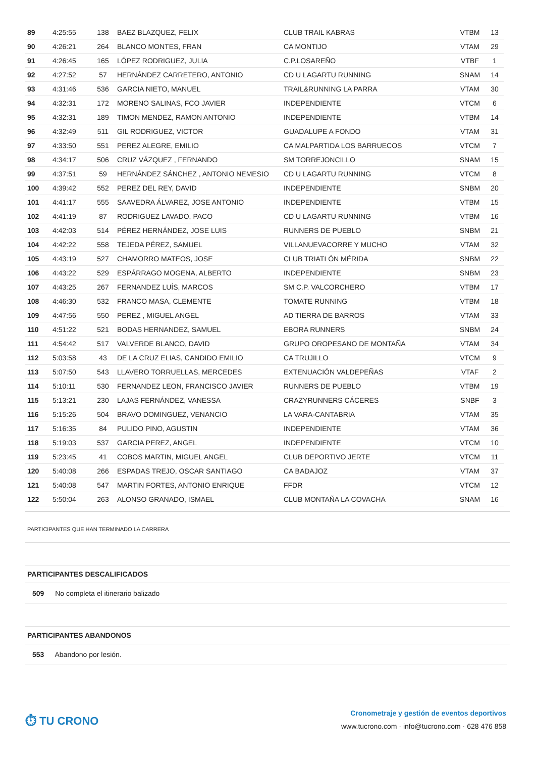| 89 | 4:25:55 | 138 | BAEZ BLAZQUEZ, FELIX | CLUB TRAIL KABRAS | VTBM | 13 |
| 90 | 4:26:21 | 264 | BLANCO MONTES, FRAN | CA MONTIJO | VTAM | 29 |
| 91 | 4:26:45 | 165 | LÓPEZ RODRIGUEZ, JULIA | C.P.LOSAREÑO | VTBF | 1 |
| 92 | 4:27:52 | 57 | HERNÁNDEZ CARRETERO, ANTONIO | CD U LAGARTU RUNNING | SNAM | 14 |
| 93 | 4:31:46 | 536 | GARCIA NIETO, MANUEL | TRAIL&RUNNING LA PARRA | VTAM | 30 |
| 94 | 4:32:31 | 172 | MORENO SALINAS, FCO JAVIER | INDEPENDIENTE | VTCM | 6 |
| 95 | 4:32:31 | 189 | TIMON MENDEZ, RAMON ANTONIO | INDEPENDIENTE | VTBM | 14 |
| 96 | 4:32:49 | 511 | GIL RODRIGUEZ, VICTOR | GUADALUPE A FONDO | VTAM | 31 |
| 97 | 4:33:50 | 551 | PEREZ ALEGRE, EMILIO | CA MALPARTIDA LOS BARRUECOS | VTCM | 7 |
| 98 | 4:34:17 | 506 | CRUZ VÁZQUEZ , FERNANDO | SM TORREJONCILLO | SNAM | 15 |
| 99 | 4:37:51 | 59 | HERNÁNDEZ SÁNCHEZ , ANTONIO NEMESIO | CD U LAGARTU RUNNING | VTCM | 8 |
| 100 | 4:39:42 | 552 | PEREZ DEL REY, DAVID | INDEPENDIENTE | SNBM | 20 |
| 101 | 4:41:17 | 555 | SAAVEDRA ÁLVAREZ, JOSE ANTONIO | INDEPENDIENTE | VTBM | 15 |
| 102 | 4:41:19 | 87 | RODRIGUEZ LAVADO, PACO | CD U LAGARTU RUNNING | VTBM | 16 |
| 103 | 4:42:03 | 514 | PÉREZ HERNÁNDEZ, JOSE LUIS | RUNNERS DE PUEBLO | SNBM | 21 |
| 104 | 4:42:22 | 558 | TEJEDA PÉREZ, SAMUEL | VILLANUEVACORRE Y MUCHO | VTAM | 32 |
| 105 | 4:43:19 | 527 | CHAMORRO MATEOS, JOSE | CLUB TRIATLÓN MÉRIDA | SNBM | 22 |
| 106 | 4:43:22 | 529 | ESPÁRRAGO MOGENA, ALBERTO | INDEPENDIENTE | SNBM | 23 |
| 107 | 4:43:25 | 267 | FERNANDEZ LUÍS, MARCOS | SM C.P. VALCORCHERO | VTBM | 17 |
| 108 | 4:46:30 | 532 | FRANCO MASA, CLEMENTE | TOMATE RUNNING | VTBM | 18 |
| 109 | 4:47:56 | 550 | PEREZ , MIGUEL ANGEL | AD TIERRA DE BARROS | VTAM | 33 |
| 110 | 4:51:22 | 521 | BODAS HERNANDEZ, SAMUEL | EBORA RUNNERS | SNBM | 24 |
| 111 | 4:54:42 | 517 | VALVERDE BLANCO, DAVID | GRUPO OROPESANO DE MONTAÑA | VTAM | 34 |
| 112 | 5:03:58 | 43 | DE LA CRUZ ELIAS, CANDIDO EMILIO | CA TRUJILLO | VTCM | 9 |
| 113 | 5:07:50 | 543 | LLAVERO TORRUELLAS, MERCEDES | EXTENUACIÓN VALDEPEÑAS | VTAF | 2 |
| 114 | 5:10:11 | 530 | FERNANDEZ LEON, FRANCISCO JAVIER | RUNNERS DE PUEBLO | VTBM | 19 |
| 115 | 5:13:21 | 230 | LAJAS FERNÁNDEZ, VANESSA | CRAZYRUNNERS CÁCERES | SNBF | 3 |
| 116 | 5:15:26 | 504 | BRAVO DOMINGUEZ, VENANCIO | LA VARA-CANTABRIA | VTAM | 35 |
| 117 | 5:16:35 | 84 | PULIDO PINO, AGUSTIN | INDEPENDIENTE | VTAM | 36 |
| 118 | 5:19:03 | 537 | GARCIA PEREZ, ANGEL | INDEPENDIENTE | VTCM | 10 |
| 119 | 5:23:45 | 41 | COBOS MARTIN, MIGUEL ANGEL | CLUB DEPORTIVO JERTE | VTCM | 11 |
| 120 | 5:40:08 | 266 | ESPADAS TREJO, OSCAR SANTIAGO | CA BADAJOZ | VTAM | 37 |
| 121 | 5:40:08 | 547 | MARTIN FORTES, ANTONIO ENRIQUE | FFDR | VTCM | 12 |
| 122 | 5:50:04 | 263 | ALONSO GRANADO, ISMAEL | CLUB MONTAÑA LA COVACHA | SNAM | 16 |
PARTICIPANTES QUE HAN TERMINADO LA CARRERA
PARTICIPANTES DESCALIFICADOS
509 No completa el itinerario balizado
PARTICIPANTES ABANDONOS
553 Abandono por lesión.
⏱ TU CRONO
Cronometraje y gestión de eventos deportivos
www.tucrono.com · info@tucrono.com · 628 476 858